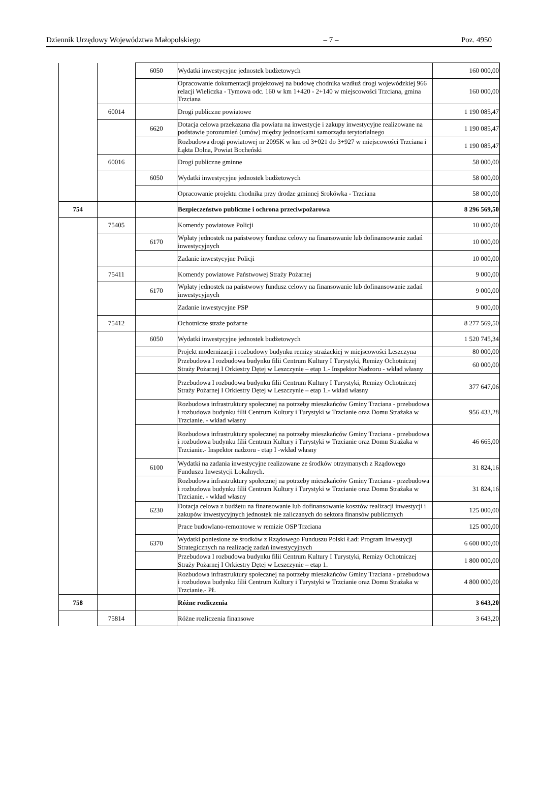Dziennik Urzędowy Województwa Małopolskiego – 7 – Poz. 4950
| | | 6050 | Wydatki inwestycyjne jednostek budżetowych | 160 000,00 |
| | | | Opracowanie dokumentacji projektowej na budowę chodnika wzdłuż drogi wojewódzkiej 966 relacji Wieliczka - Tymowa odc. 160 w km 1+420 - 2+140 w miejscowości Trzciana, gmina Trzciana | 160 000,00 |
| | 60014 | | Drogi publiczne powiatowe | 1 190 085,47 |
| | | 6620 | Dotacja celowa przekazana dla powiatu na inwestycje i zakupy inwestycyjne realizowane na podstawie porozumień (umów) między jednostkami samorządu terytorialnego | 1 190 085,47 |
| | | | Rozbudowa drogi powiatowej nr 2095K w km od 3+021 do 3+927 w miejscowości Trzciana i Łąkta Dolna, Powiat Bocheński | 1 190 085,47 |
| | 60016 | | Drogi publiczne gminne | 58 000,00 |
| | | 6050 | Wydatki inwestycyjne jednostek budżetowych | 58 000,00 |
| | | | Opracowanie projektu chodnika przy drodze gminnej Srokówka - Trzciana | 58 000,00 |
| 754 | | | Bezpieczeństwo publiczne i ochrona przeciwpożarowa | 8 296 569,50 |
| | 75405 | | Komendy powiatowe Policji | 10 000,00 |
| | | 6170 | Wpłaty jednostek na państwowy fundusz celowy na finansowanie lub dofinansowanie zadań inwestycyjnych | 10 000,00 |
| | | | Zadanie inwestycyjne Policji | 10 000,00 |
| | 75411 | | Komendy powiatowe Państwowej Straży Pożarnej | 9 000,00 |
| | | 6170 | Wpłaty jednostek na państwowy fundusz celowy na finansowanie lub dofinansowanie zadań inwestycyjnych | 9 000,00 |
| | | | Zadanie inwestycyjne PSP | 9 000,00 |
| | 75412 | | Ochotnicze straże pożarne | 8 277 569,50 |
| | | 6050 | Wydatki inwestycyjne jednostek budżetowych | 1 520 745,34 |
| | | | Projekt modernizacji i rozbudowy budynku remizy strażackiej w miejscowości Leszczyna | 80 000,00 |
| | | | Przebudowa I rozbudowa budynku filii Centrum Kultury I Turystyki, Remizy Ochotniczej Straży Pożarnej I Orkiestry Dętej w Leszczynie – etap 1.- Inspektor Nadzoru - wkład własny | 60 000,00 |
| | | | Przebudowa I rozbudowa budynku filii Centrum Kultury I Turystyki, Remizy Ochotniczej Straży Pożarnej I Orkiestry Dętej w Leszczynie – etap 1.- wkład własny | 377 647,06 |
| | | | Rozbudowa infrastruktury społecznej na potrzeby mieszkańców Gminy Trzciana - przebudowa i rozbudowa budynku filii Centrum Kultury i Turystyki w Trzcianie oraz Domu Strażaka w Trzcianie. - wkład własny | 956 433,28 |
| | | | Rozbudowa infrastruktury społecznej na potrzeby mieszkańców Gminy Trzciana - przebudowa i rozbudowa budynku filii Centrum Kultury i Turystyki w Trzcianie oraz Domu Strażaka w Trzcianie.- Inspektor nadzoru - etap I -wkład własny | 46 665,00 |
| | | 6100 | Wydatki na zadania inwestycyjne realizowane ze środków otrzymanych z Rządowego Funduszu Inwestycji Lokalnych. | 31 824,16 |
| | | | Rozbudowa infrastruktury społecznej na potrzeby mieszkańców Gminy Trzciana - przebudowa i rozbudowa budynku filii Centrum Kultury i Turystyki w Trzcianie oraz Domu Strażaka w Trzcianie. - wkład własny | 31 824,16 |
| | | 6230 | Dotacja celowa z budżetu na finansowanie lub dofinansowanie kosztów realizacji inwestycji i zakupów inwestycyjnych jednostek nie zaliczanych do sektora finansów publicznych | 125 000,00 |
| | | | Prace budowlano-remontowe w remizie OSP Trzciana | 125 000,00 |
| | | 6370 | Wydatki poniesione ze środków z Rządowego Funduszu Polski Ład: Program Inwestycji Strategicznych na realizację zadań inwestycyjnych | 6 600 000,00 |
| | | | Przebudowa I rozbudowa budynku filii Centrum Kultury I Turystyki, Remizy Ochotniczej Straży Pożarnej I Orkiestry Dętej w Leszczynie – etap 1. | 1 800 000,00 |
| | | | Rozbudowa infrastruktury społecznej na potrzeby mieszkańców Gminy Trzciana - przebudowa i rozbudowa budynku filii Centrum Kultury i Turystyki w Trzcianie oraz Domu Strażaka w Trzcianie.- PŁ | 4 800 000,00 |
| 758 | | | Różne rozliczenia | 3 643,20 |
| | 75814 | | Różne rozliczenia finansowe | 3 643,20 |